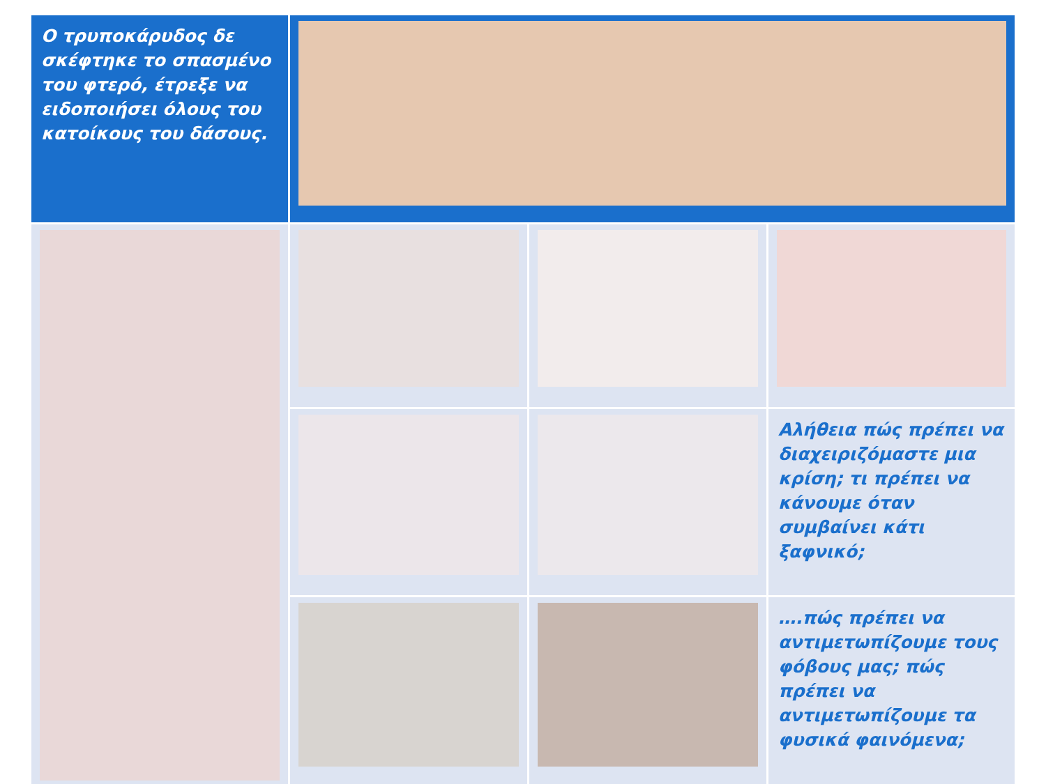| Ο τρυποκάρυδος δε σκέφτηκε το σπασμένο του φτερό, έτρεξε να ειδοποιήσει όλους του κατοίκους του δάσους. | | | |
| | | | Αλήθεια πώς πρέπει να διαχειριζόμαστε μια κρίση; τι πρέπει να κάνουμε όταν συμβαίνει κάτι ξαφνικό; |
| | | | ….πώς πρέπει να αντιμετωπίζουμε τους φόβους μας; πώς πρέπει να αντιμετωπίζουμε τα φυσικά φαινόμενα; |